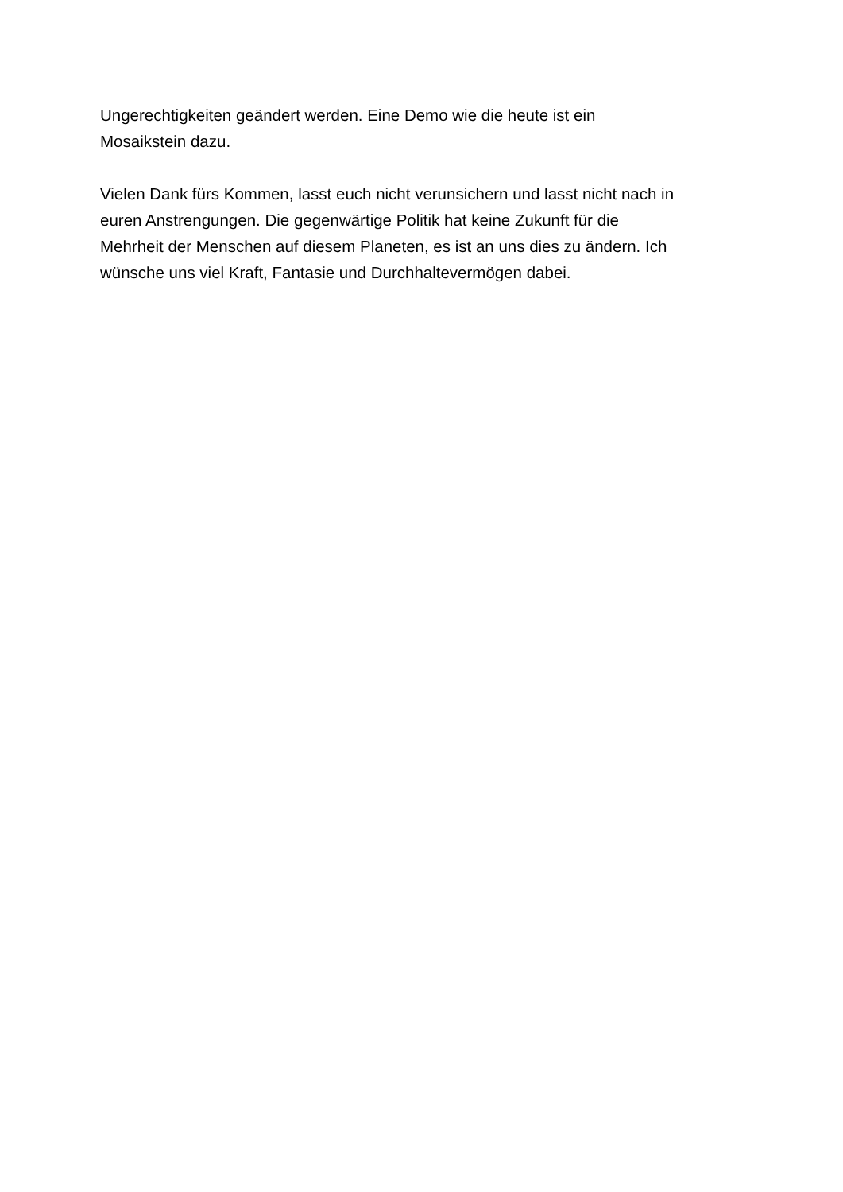Ungerechtigkeiten geändert werden. Eine Demo wie die heute ist ein
Mosaikstein dazu.
Vielen Dank fürs Kommen, lasst euch nicht verunsichern und lasst nicht nach in
euren Anstrengungen. Die gegenwärtige Politik hat keine Zukunft für die
Mehrheit der Menschen auf diesem Planeten, es ist an uns dies zu ändern. Ich
wünsche uns viel Kraft, Fantasie und Durchhaltevermögen dabei.